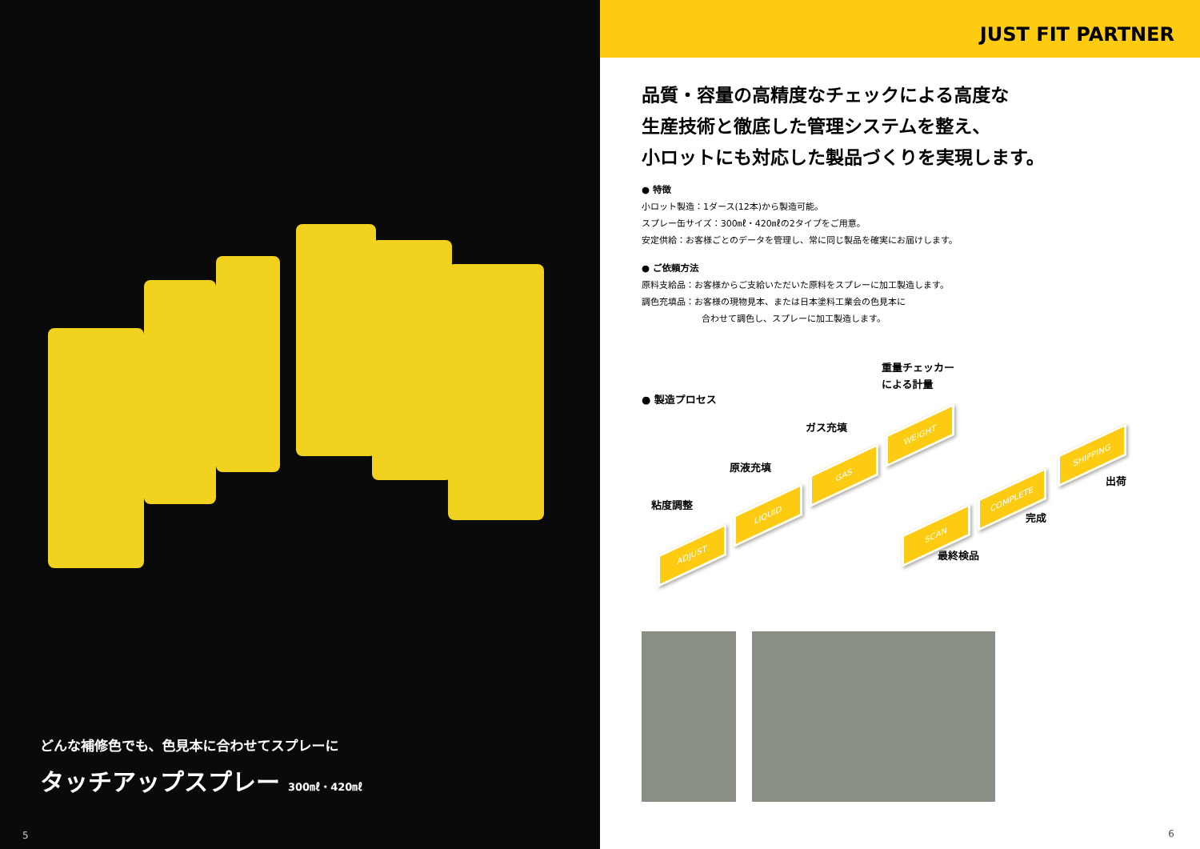どんな補修色でも、色見本に合わせてスプレーに
タッチアップスプレー 300㎖・420㎖
5
JUST FIT PARTNER
品質・容量の高精度なチェックによる高度な
生産技術と徹底した管理システムを整え、
小ロットにも対応した製品づくりを実現します。
● 特徴
小ロット製造：1ダース(12本)から製造可能。
スプレー缶サイズ：300㎖・420㎖の2タイプをご用意。
安定供給：お客様ごとのデータを管理し、常に同じ製品を確実にお届けします。
● ご依頼方法
原料支給品：お客様からご支給いただいた原料をスプレーに加工製造します。
調色充填品：お客様の現物見本、または日本塗料工業会の色見本に
合わせて調色し、スプレーに加工製造します。
● 製造プロセス
重量チェッカー
による計量
ガス充填
原液充填
粘度調整
出荷
完成
最終検品
ADJUST
LIQUID
GAS
WEIGHT
SCAN
COMPLETE
SHIPPING
6